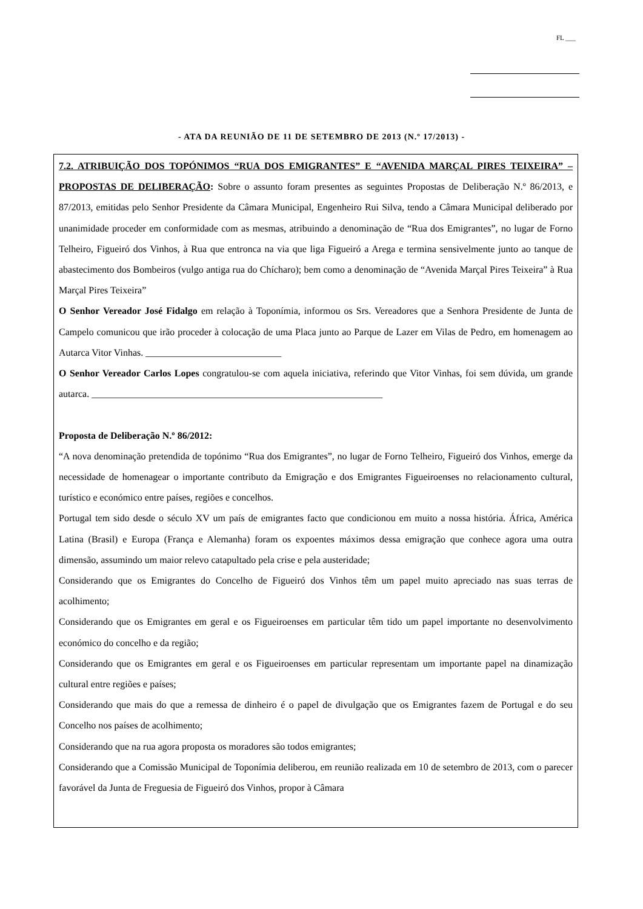FL ___
- ATA DA REUNIÃO DE 11 DE SETEMBRO DE 2013 (N.º 17/2013) -
7.2. ATRIBUIÇÃO DOS TOPÓNIMOS “RUA DOS EMIGRANTES” E “AVENIDA MARÇAL PIRES TEIXEIRA” – PROPOSTAS DE DELIBERAÇÃO: Sobre o assunto foram presentes as seguintes Propostas de Deliberação N.º 86/2013, e 87/2013, emitidas pelo Senhor Presidente da Câmara Municipal, Engenheiro Rui Silva, tendo a Câmara Municipal deliberado por unanimidade proceder em conformidade com as mesmas, atribuindo a denominação de “Rua dos Emigrantes”, no lugar de Forno Telheiro, Figueiró dos Vinhos, à Rua que entronca na via que liga Figueiró a Arega e termina sensivelmente junto ao tanque de abastecimento dos Bombeiros (vulgo antiga rua do Chícharo); bem como a denominação de “Avenida Marçal Pires Teixeira” à Rua Marçal Pires Teixeira”
O Senhor Vereador José Fidalgo em relação à Toponímia, informou os Srs. Vereadores que a Senhora Presidente de Junta de Campelo comunicou que irão proceder à colocação de uma Placa junto ao Parque de Lazer em Vilas de Pedro, em homenagem ao Autarca Vitor Vinhas. ____________________________
O Senhor Vereador Carlos Lopes congratulou-se com aquela iniciativa, referindo que Vitor Vinhas, foi sem dúvida, um grande autarca. ____________________________________________________________
Proposta de Deliberação N.º 86/2012:
“A nova denominação pretendida de topónimo “Rua dos Emigrantes”, no lugar de Forno Telheiro, Figueiró dos Vinhos, emerge da necessidade de homenagear o importante contributo da Emigração e dos Emigrantes Figueiroenses no relacionamento cultural, turístico e económico entre países, regiões e concelhos.
Portugal tem sido desde o século XV um país de emigrantes facto que condicionou em muito a nossa história. África, América Latina (Brasil) e Europa (França e Alemanha) foram os expoentes máximos dessa emigração que conhece agora uma outra dimensão, assumindo um maior relevo catapultado pela crise e pela austeridade;
Considerando que os Emigrantes do Concelho de Figueiró dos Vinhos têm um papel muito apreciado nas suas terras de acolhimento;
Considerando que os Emigrantes em geral e os Figueiroenses em particular têm tido um papel importante no desenvolvimento económico do concelho e da região;
Considerando que os Emigrantes em geral e os Figueiroenses em particular representam um importante papel na dinamização cultural entre regiões e países;
Considerando que mais do que a remessa de dinheiro é o papel de divulgação que os Emigrantes fazem de Portugal e do seu Concelho nos países de acolhimento;
Considerando que na rua agora proposta os moradores são todos emigrantes;
Considerando que a Comissão Municipal de Toponímia deliberou, em reunião realizada em 10 de setembro de 2013, com o parecer favorável da Junta de Freguesia de Figueiró dos Vinhos, propor à Câmara